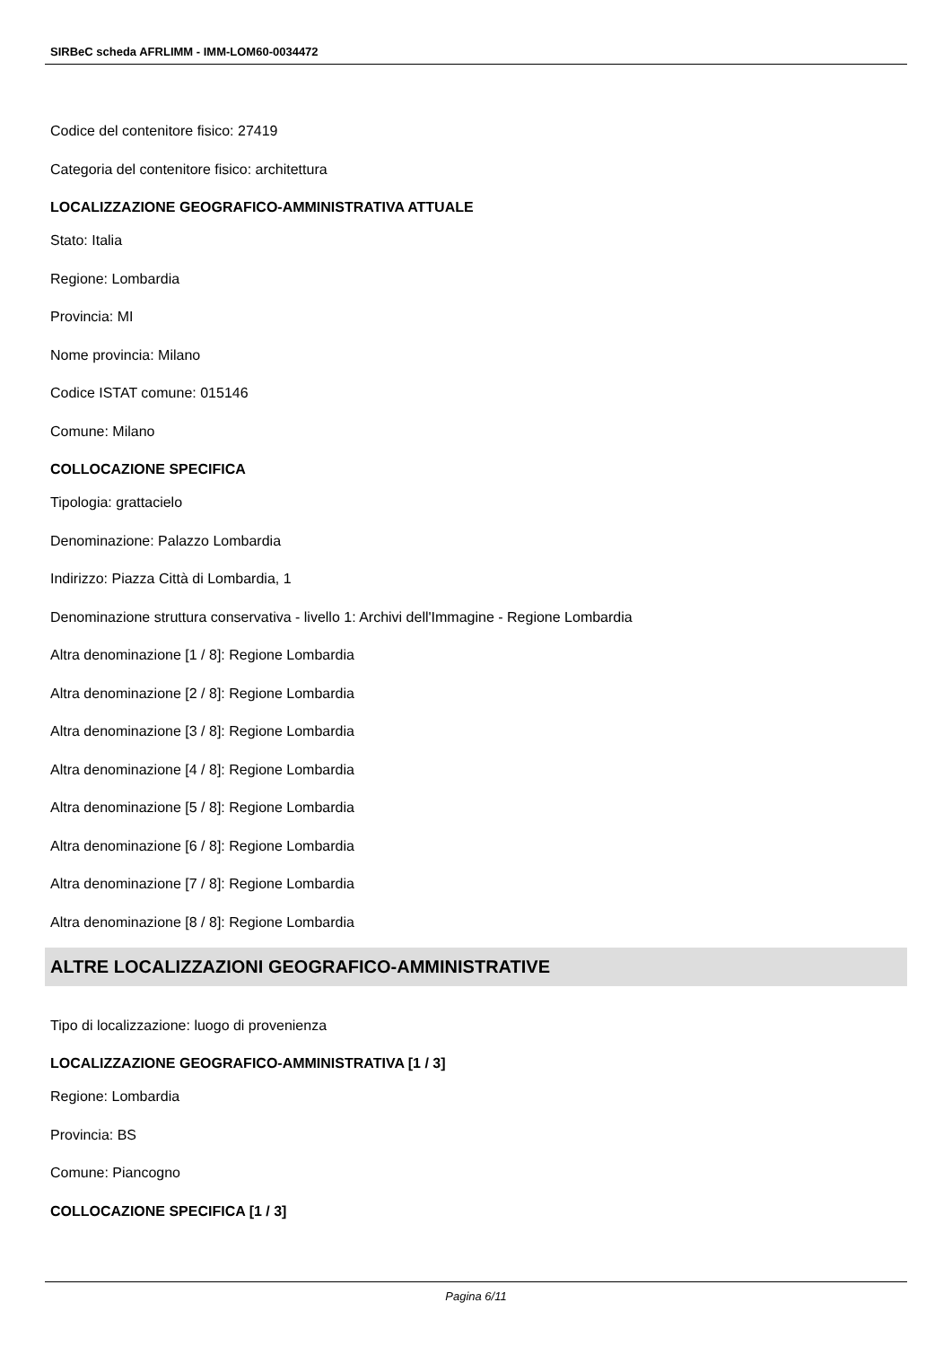SIRBeC scheda AFRLIMM - IMM-LOM60-0034472
Codice del contenitore fisico: 27419
Categoria del contenitore fisico: architettura
LOCALIZZAZIONE GEOGRAFICO-AMMINISTRATIVA ATTUALE
Stato: Italia
Regione: Lombardia
Provincia: MI
Nome provincia: Milano
Codice ISTAT comune: 015146
Comune: Milano
COLLOCAZIONE SPECIFICA
Tipologia: grattacielo
Denominazione: Palazzo Lombardia
Indirizzo: Piazza Città di Lombardia, 1
Denominazione struttura conservativa - livello 1: Archivi dell'Immagine - Regione Lombardia
Altra denominazione [1 / 8]: Regione Lombardia
Altra denominazione [2 / 8]: Regione Lombardia
Altra denominazione [3 / 8]: Regione Lombardia
Altra denominazione [4 / 8]: Regione Lombardia
Altra denominazione [5 / 8]: Regione Lombardia
Altra denominazione [6 / 8]: Regione Lombardia
Altra denominazione [7 / 8]: Regione Lombardia
Altra denominazione [8 / 8]: Regione Lombardia
ALTRE LOCALIZZAZIONI GEOGRAFICO-AMMINISTRATIVE
Tipo di localizzazione: luogo di provenienza
LOCALIZZAZIONE GEOGRAFICO-AMMINISTRATIVA [1 / 3]
Regione: Lombardia
Provincia: BS
Comune: Piancogno
COLLOCAZIONE SPECIFICA [1 / 3]
Pagina 6/11